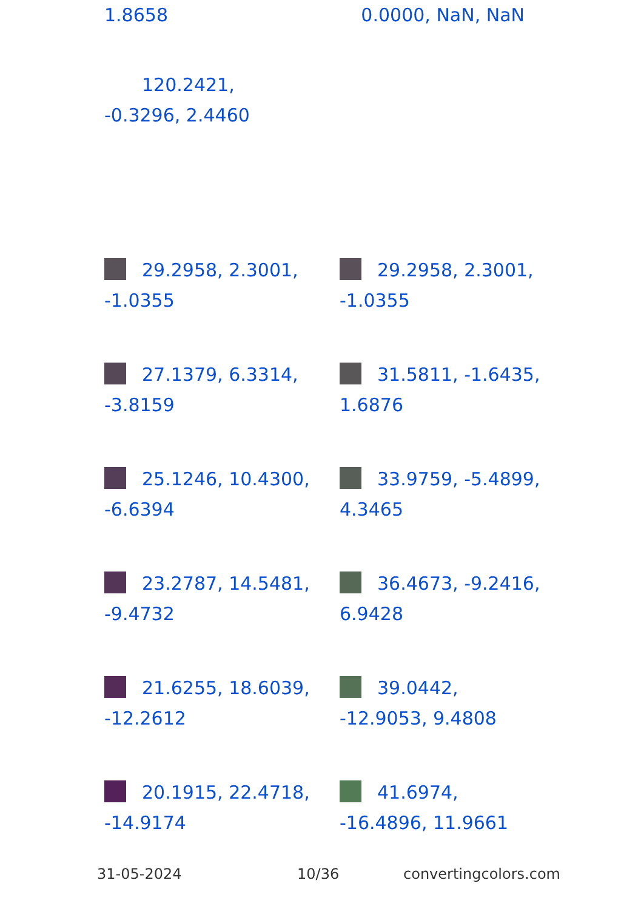1.8658 0.0000, NaN, NaN
120.2421, -0.3296, 2.4460
29.2958, 2.3001, -1.0355
27.1379, 6.3314, -3.8159
25.1246, 10.4300, -6.6394
23.2787, 14.5481, -9.4732
21.6255, 18.6039, -12.2612
20.1915, 22.4718, -14.9174
29.2958, 2.3001, -1.0355
31.5811, -1.6435, 1.6876
33.9759, -5.4899, 4.3465
36.4673, -9.2416, 6.9428
39.0442, -12.9053, 9.4808
41.6974, -16.4896, 11.9661
31-05-2024 10/36 convertingcolors.com